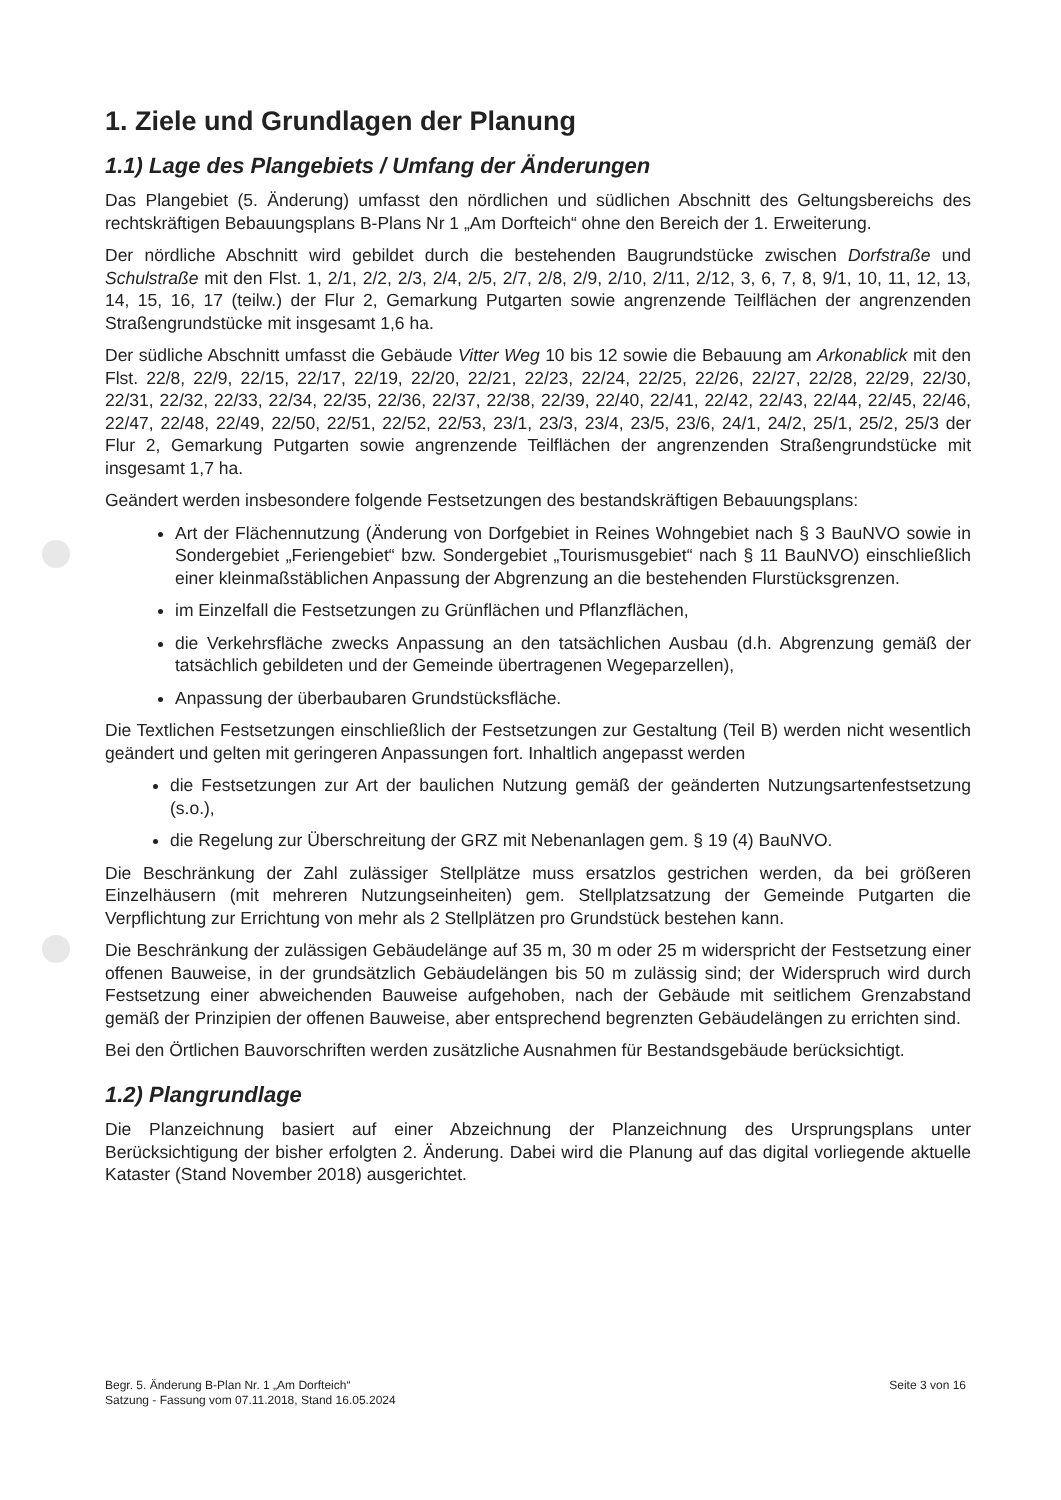1. Ziele und Grundlagen der Planung
1.1) Lage des Plangebiets / Umfang der Änderungen
Das Plangebiet (5. Änderung) umfasst den nördlichen und südlichen Abschnitt des Geltungsbereichs des rechtskräftigen Bebauungsplans B-Plans Nr 1 „Am Dorfteich“ ohne den Bereich der 1. Erweiterung.
Der nördliche Abschnitt wird gebildet durch die bestehenden Baugrundstücke zwischen Dorfstraße und Schulstraße mit den Flst. 1, 2/1, 2/2, 2/3, 2/4, 2/5, 2/7, 2/8, 2/9, 2/10, 2/11, 2/12, 3, 6, 7, 8, 9/1, 10, 11, 12, 13, 14, 15, 16, 17 (teilw.) der Flur 2, Gemarkung Putgarten sowie angrenzende Teilflächen der angrenzenden Straßengrundstücke mit insgesamt 1,6 ha.
Der südliche Abschnitt umfasst die Gebäude Vitter Weg 10 bis 12 sowie die Bebauung am Arkonablick mit den Flst. 22/8, 22/9, 22/15, 22/17, 22/19, 22/20, 22/21, 22/23, 22/24, 22/25, 22/26, 22/27, 22/28, 22/29, 22/30, 22/31, 22/32, 22/33, 22/34, 22/35, 22/36, 22/37, 22/38, 22/39, 22/40, 22/41, 22/42, 22/43, 22/44, 22/45, 22/46, 22/47, 22/48, 22/49, 22/50, 22/51, 22/52, 22/53, 23/1, 23/3, 23/4, 23/5, 23/6, 24/1, 24/2, 25/1, 25/2, 25/3 der Flur 2, Gemarkung Putgarten sowie angrenzende Teilflächen der angrenzenden Straßengrundstücke mit insgesamt 1,7 ha.
Geändert werden insbesondere folgende Festsetzungen des bestandskräftigen Bebauungsplans:
Art der Flächennutzung (Änderung von Dorfgebiet in Reines Wohngebiet nach § 3 BauNVO sowie in Sondergebiet „Feriengebiet“ bzw. Sondergebiet „Tourismusgebiet“ nach § 11 BauNVO) einschließlich einer kleinmaßstäblichen Anpassung der Abgrenzung an die bestehenden Flurstücksgrenzen.
im Einzelfall die Festsetzungen zu Grünflächen und Pflanzflächen,
die Verkehrsfläche zwecks Anpassung an den tatsächlichen Ausbau (d.h. Abgrenzung gemäß der tatsächlich gebildeten und der Gemeinde übertragenen Wegeparzellen),
Anpassung der überbaubaren Grundstücksfläche.
Die Textlichen Festsetzungen einschließlich der Festsetzungen zur Gestaltung (Teil B) werden nicht wesentlich geändert und gelten mit geringeren Anpassungen fort. Inhaltlich angepasst werden
die Festsetzungen zur Art der baulichen Nutzung gemäß der geänderten Nutzungsartenfestsetzung (s.o.),
die Regelung zur Überschreitung der GRZ mit Nebenanlagen gem. § 19 (4) BauNVO.
Die Beschränkung der Zahl zulässiger Stellplätze muss ersatzlos gestrichen werden, da bei größeren Einzelhäusern (mit mehreren Nutzungseinheiten) gem. Stellplatzsatzung der Gemeinde Putgarten die Verpflichtung zur Errichtung von mehr als 2 Stellplätzen pro Grundstück bestehen kann.
Die Beschränkung der zulässigen Gebäudelänge auf 35 m, 30 m oder 25 m widerspricht der Festsetzung einer offenen Bauweise, in der grundsätzlich Gebäudelängen bis 50 m zulässig sind; der Widerspruch wird durch Festsetzung einer abweichenden Bauweise aufgehoben, nach der Gebäude mit seitlichem Grenzabstand gemäß der Prinzipien der offenen Bauweise, aber entsprechend begrenzten Gebäudelängen zu errichten sind.
Bei den Örtlichen Bauvorschriften werden zusätzliche Ausnahmen für Bestandsgebäude berücksichtigt.
1.2) Plangrundlage
Die Planzeichnung basiert auf einer Abzeichnung der Planzeichnung des Ursprungsplans unter Berücksichtigung der bisher erfolgten 2. Änderung. Dabei wird die Planung auf das digital vorliegende aktuelle Kataster (Stand November 2018) ausgerichtet.
Begr. 5. Änderung B-Plan Nr. 1 „Am Dorfteich“
Satzung - Fassung vom 07.11.2018, Stand 16.05.2024
Seite 3 von 16